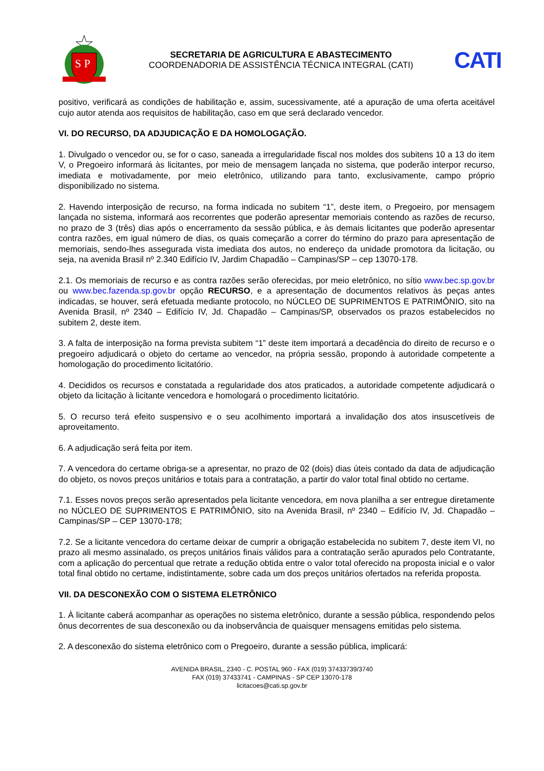S P
SECRETARIA DE AGRICULTURA E ABASTECIMENTO
COORDENADORIA DE ASSISTÊNCIA TÉCNICA INTEGRAL (CATI)
CATI
positivo, verificará as condições de habilitação e, assim, sucessivamente, até a apuração de uma oferta aceitável cujo autor atenda aos requisitos de habilitação, caso em que será declarado vencedor.
VI. DO RECURSO, DA ADJUDICAÇÃO E DA HOMOLOGAÇÃO.
1. Divulgado o vencedor ou, se for o caso, saneada a irregularidade fiscal nos moldes dos subitens 10 a 13 do item V, o Pregoeiro informará às licitantes, por meio de mensagem lançada no sistema, que poderão interpor recurso, imediata e motivadamente, por meio eletrônico, utilizando para tanto, exclusivamente, campo próprio disponibilizado no sistema.
2. Havendo interposição de recurso, na forma indicada no subitem “1”, deste item, o Pregoeiro, por mensagem lançada no sistema, informará aos recorrentes que poderão apresentar memoriais contendo as razões de recurso, no prazo de 3 (três) dias após o encerramento da sessão pública, e às demais licitantes que poderão apresentar contra razões, em igual número de dias, os quais começarão a correr do término do prazo para apresentação de memoriais, sendo-lhes assegurada vista imediata dos autos, no endereço da unidade promotora da licitação, ou seja, na avenida Brasil nº 2.340 Edifício IV, Jardim Chapadão – Campinas/SP – cep 13070-178.
2.1. Os memoriais de recurso e as contra razões serão oferecidas, por meio eletrônico, no sítio www.bec.sp.gov.br ou www.bec.fazenda.sp.gov.br opção RECURSO, e a apresentação de documentos relativos às peças antes indicadas, se houver, será efetuada mediante protocolo, no NÚCLEO DE SUPRIMENTOS E PATRIMÔNIO, sito na Avenida Brasil, nº 2340 – Edifício IV, Jd. Chapadão – Campinas/SP, observados os prazos estabelecidos no subitem 2, deste item.
3. A falta de interposição na forma prevista subitem “1” deste item importará a decadência do direito de recurso e o pregoeiro adjudicará o objeto do certame ao vencedor, na própria sessão, propondo à autoridade competente a homologação do procedimento licitatório.
4. Decididos os recursos e constatada a regularidade dos atos praticados, a autoridade competente adjudicará o objeto da licitação à licitante vencedora e homologará o procedimento licitatório.
5. O recurso terá efeito suspensivo e o seu acolhimento importará a invalidação dos atos insuscetíveis de aproveitamento.
6. A adjudicação será feita por item.
7. A vencedora do certame obriga-se a apresentar, no prazo de 02 (dois) dias úteis contado da data de adjudicação do objeto, os novos preços unitários e totais para a contratação, a partir do valor total final obtido no certame.
7.1. Esses novos preços serão apresentados pela licitante vencedora, em nova planilha a ser entregue diretamente no NÚCLEO DE SUPRIMENTOS E PATRIMÔNIO, sito na Avenida Brasil, nº 2340 – Edifício IV, Jd. Chapadão – Campinas/SP – CEP 13070-178;
7.2. Se a licitante vencedora do certame deixar de cumprir a obrigação estabelecida no subitem 7, deste item VI, no prazo ali mesmo assinalado, os preços unitários finais válidos para a contratação serão apurados pelo Contratante, com a aplicação do percentual que retrate a redução obtida entre o valor total oferecido na proposta inicial e o valor total final obtido no certame, indistintamente, sobre cada um dos preços unitários ofertados na referida proposta.
VII. DA DESCONEXÃO COM O SISTEMA ELETRÔNICO
1. À licitante caberá acompanhar as operações no sistema eletrônico, durante a sessão pública, respondendo pelos ônus decorrentes de sua desconexão ou da inobservância de quaisquer mensagens emitidas pelo sistema.
2. A desconexão do sistema eletrônico com o Pregoeiro, durante a sessão pública, implicará:
AVENIDA BRASIL, 2340 - C. POSTAL 960 - FAX (019) 37433739/3740
FAX (019) 37433741 - CAMPINAS - SP CEP 13070-178
licitacoes@cati.sp.gov.br